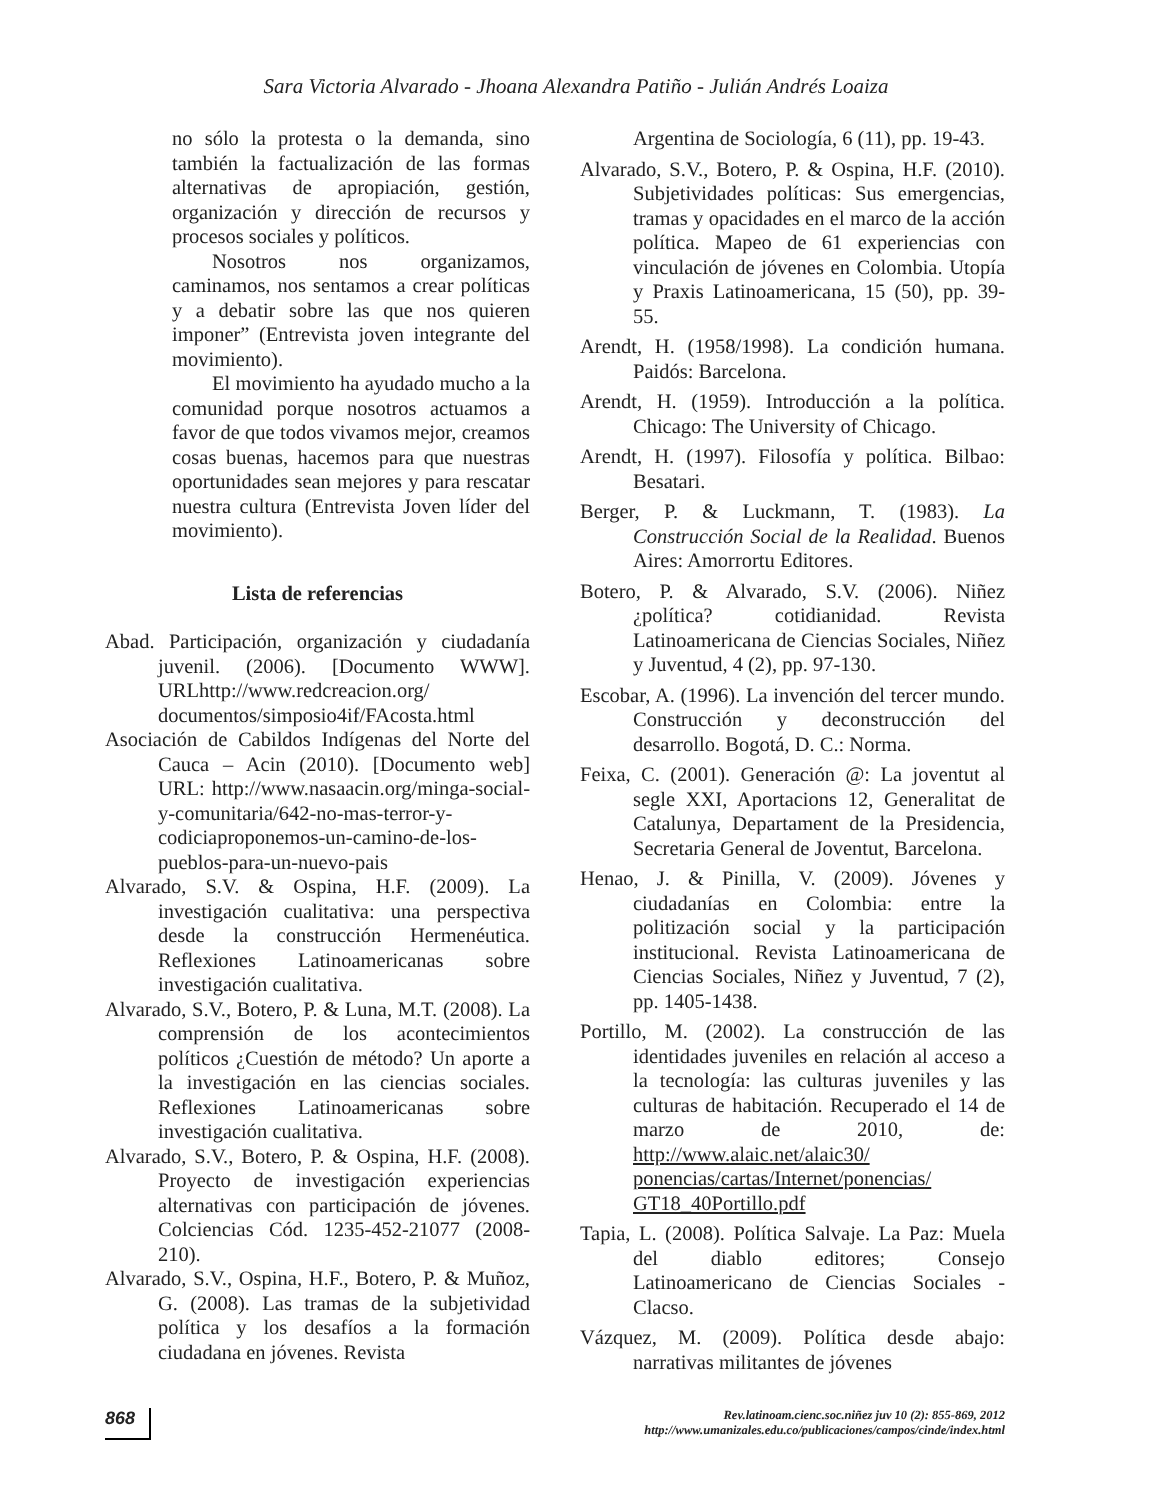Sara Victoria Alvarado - Jhoana Alexandra Patiño - Julián Andrés Loaiza
no sólo la protesta o la demanda, sino también la factualización de las formas alternativas de apropiación, gestión, organización y dirección de recursos y procesos sociales y políticos.
Nosotros nos organizamos, caminamos, nos sentamos a crear políticas y a debatir sobre las que nos quieren imponer” (Entrevista joven integrante del movimiento).
El movimiento ha ayudado mucho a la comunidad porque nosotros actuamos a favor de que todos vivamos mejor, creamos cosas buenas, hacemos para que nuestras oportunidades sean mejores y para rescatar nuestra cultura (Entrevista Joven líder del movimiento).
Lista de referencias
Abad. Participación, organización y ciudadanía juvenil. (2006). [Documento WWW]. URLhttp://www.redcreacion.org/ documentos/simposio4if/FAcosta.html
Asociación de Cabildos Indígenas del Norte del Cauca – Acin (2010). [Documento web] URL: http://www.nasaacin.org/minga-social-y-comunitaria/642-no-mas-terror-y-codiciaproponemos-un-camino-de-los-pueblos-para-un-nuevo-pais
Alvarado, S.V. & Ospina, H.F. (2009). La investigación cualitativa: una perspectiva desde la construcción Hermenéutica. Reflexiones Latinoamericanas sobre investigación cualitativa.
Alvarado, S.V., Botero, P. & Luna, M.T. (2008). La comprensión de los acontecimientos políticos ¿Cuestión de método? Un aporte a la investigación en las ciencias sociales. Reflexiones Latinoamericanas sobre investigación cualitativa.
Alvarado, S.V., Botero, P. & Ospina, H.F. (2008). Proyecto de investigación experiencias alternativas con participación de jóvenes. Colciencias Cód. 1235-452-21077 (2008-210).
Alvarado, S.V., Ospina, H.F., Botero, P. & Muñoz, G. (2008). Las tramas de la subjetividad política y los desafíos a la formación ciudadana en jóvenes. Revista
Argentina de Sociología, 6 (11), pp. 19-43.
Alvarado, S.V., Botero, P. & Ospina, H.F. (2010). Subjetividades políticas: Sus emergencias, tramas y opacidades en el marco de la acción política. Mapeo de 61 experiencias con vinculación de jóvenes en Colombia. Utopía y Praxis Latinoamericana, 15 (50), pp. 39-55.
Arendt, H. (1958/1998). La condición humana. Paidós: Barcelona.
Arendt, H. (1959). Introducción a la política. Chicago: The University of Chicago.
Arendt, H. (1997). Filosofía y política. Bilbao: Besatari.
Berger, P. & Luckmann, T. (1983). La Construcción Social de la Realidad. Buenos Aires: Amorrortu Editores.
Botero, P. & Alvarado, S.V. (2006). Niñez ¿política? cotidianidad. Revista Latinoamericana de Ciencias Sociales, Niñez y Juventud, 4 (2), pp. 97-130.
Escobar, A. (1996). La invención del tercer mundo. Construcción y deconstrucción del desarrollo. Bogotá, D. C.: Norma.
Feixa, C. (2001). Generación @: La joventut al segle XXI, Aportacions 12, Generalitat de Catalunya, Departament de la Presidencia, Secretaria General de Joventut, Barcelona.
Henao, J. & Pinilla, V. (2009). Jóvenes y ciudadanías en Colombia: entre la politización social y la participación institucional. Revista Latinoamericana de Ciencias Sociales, Niñez y Juventud, 7 (2), pp. 1405-1438.
Portillo, M. (2002). La construcción de las identidades juveniles en relación al acceso a la tecnología: las culturas juveniles y las culturas de habitación. Recuperado el 14 de marzo de 2010, de: http://www.alaic.net/alaic30/ ponencias/cartas/Internet/ponencias/ GT18_40Portillo.pdf
Tapia, L. (2008). Política Salvaje. La Paz: Muela del diablo editores; Consejo Latinoamericano de Ciencias Sociales - Clacso.
Vázquez, M. (2009). Política desde abajo: narrativas militantes de jóvenes
868
Rev.latinoam.cienc.soc.niñez juv 10 (2): 855-869, 2012
http://www.umanizales.edu.co/publicaciones/campos/cinde/index.html